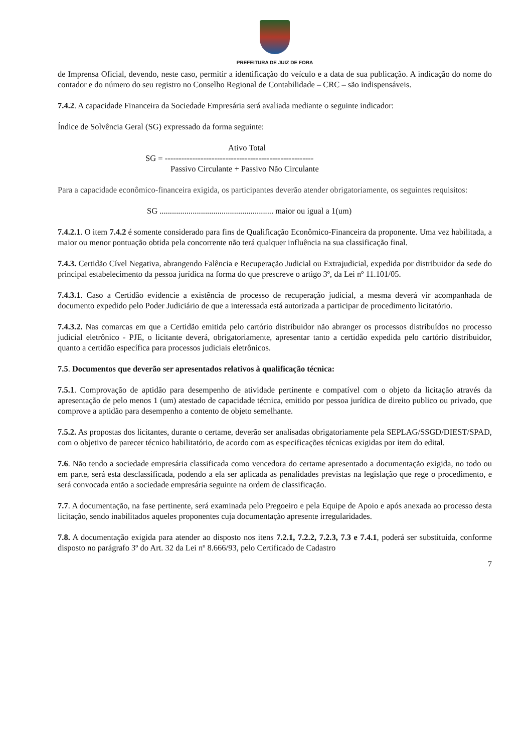PREFEITURA DE JUIZ DE FORA
de Imprensa Oficial, devendo, neste caso, permitir a identificação do veículo e a data de sua publicação. A indicação do nome do contador e do número do seu registro no Conselho Regional de Contabilidade – CRC – são indispensáveis.
7.4.2. A capacidade Financeira da Sociedade Empresária será avaliada mediante o seguinte indicador:
Índice de Solvência Geral (SG) expressado da forma seguinte:
Ativo Total
SG = ------------------------------------------------------
Passivo Circulante + Passivo Não Circulante
Para a capacidade econômico-financeira exigida, os participantes deverão atender obrigatoriamente, os seguintes requisitos:
SG ....................................................... maior ou igual a 1(um)
7.4.2.1. O item 7.4.2 é somente considerado para fins de Qualificação Econômico-Financeira da proponente. Uma vez habilitada, a maior ou menor pontuação obtida pela concorrente não terá qualquer influência na sua classificação final.
7.4.3. Certidão Cível Negativa, abrangendo Falência e Recuperação Judicial ou Extrajudicial, expedida por distribuidor da sede do principal estabelecimento da pessoa jurídica na forma do que prescreve o artigo 3º, da Lei nº 11.101/05.
7.4.3.1. Caso a Certidão evidencie a existência de processo de recuperação judicial, a mesma deverá vir acompanhada de documento expedido pelo Poder Judiciário de que a interessada está autorizada a participar de procedimento licitatório.
7.4.3.2. Nas comarcas em que a Certidão emitida pelo cartório distribuidor não abranger os processos distribuídos no processo judicial eletrônico - PJE, o licitante deverá, obrigatoriamente, apresentar tanto a certidão expedida pelo cartório distribuidor, quanto a certidão específica para processos judiciais eletrônicos.
7.5. Documentos que deverão ser apresentados relativos à qualificação técnica:
7.5.1. Comprovação de aptidão para desempenho de atividade pertinente e compatível com o objeto da licitação através da apresentação de pelo menos 1 (um) atestado de capacidade técnica, emitido por pessoa jurídica de direito publico ou privado, que comprove a aptidão para desempenho a contento de objeto semelhante.
7.5.2. As propostas dos licitantes, durante o certame, deverão ser analisadas obrigatoriamente pela SEPLAG/SSGD/DIEST/SPAD, com o objetivo de parecer técnico habilitatório, de acordo com as especificações técnicas exigidas por item do edital.
7.6. Não tendo a sociedade empresária classificada como vencedora do certame apresentado a documentação exigida, no todo ou em parte, será esta desclassificada, podendo a ela ser aplicada as penalidades previstas na legislação que rege o procedimento, e será convocada então a sociedade empresária seguinte na ordem de classificação.
7.7. A documentação, na fase pertinente, será examinada pelo Pregoeiro e pela Equipe de Apoio e após anexada ao processo desta licitação, sendo inabilitados aqueles proponentes cuja documentação apresente irregularidades.
7.8. A documentação exigida para atender ao disposto nos itens 7.2.1, 7.2.2, 7.2.3, 7.3 e 7.4.1, poderá ser substituída, conforme disposto no parágrafo 3º do Art. 32 da Lei nº 8.666/93, pelo Certificado de Cadastro
7